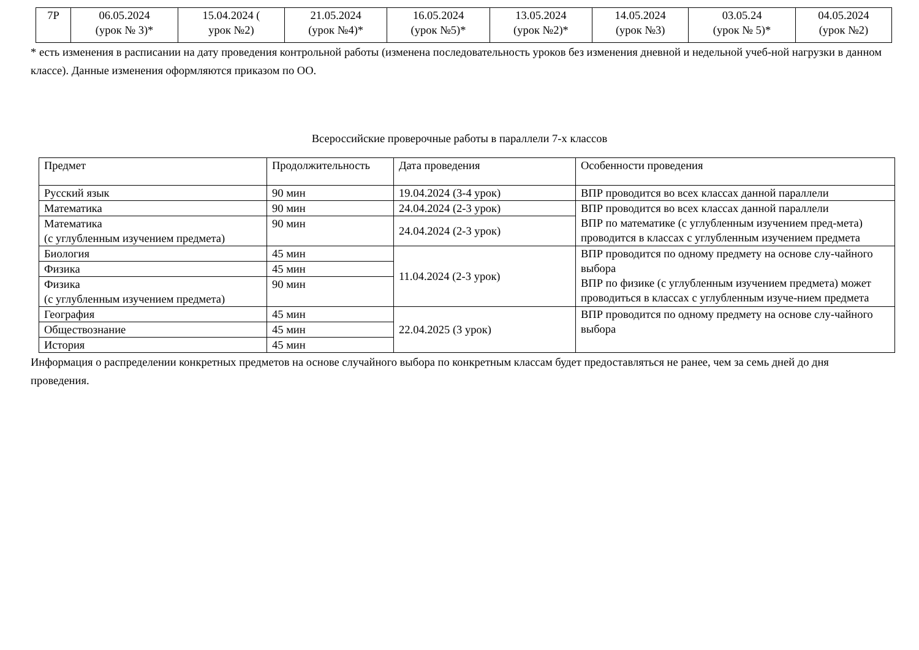| 7Р | 06.05.2024 (урок № 3)* | 15.04.2024 ( урок №2) | 21.05.2024 (урок №4)* | 16.05.2024 (урок №5)* | 13.05.2024 (урок №2)* | 14.05.2024 (урок №3) | 03.05.24 (урок № 5)* | 04.05.2024 (урок №2) |
* есть изменения в расписании на дату проведения контрольной работы (изменена последовательность уроков без изменения дневной и недельной учеб-ной нагрузки в данном классе). Данные изменения оформляются приказом по ОО.
Всероссийские проверочные работы в параллели 7-х классов
| Предмет | Продолжительность | Дата проведения | Особенности проведения |
| --- | --- | --- | --- |
| Русский язык | 90 мин | 19.04.2024 (3-4 урок) | ВПР проводится во всех классах данной параллели |
| Математика | 90 мин | 24.04.2024 (2-3 урок) | ВПР проводится во всех классах данной параллели ВПР по математике (с углубленным изучением пред-мета) проводится в классах с углубленным изучением предмета |
| Математика (с углубленным изучением предмета) | 90 мин | 24.04.2024 (2-3 урок) | |
| Биология | 45 мин | 11.04.2024 (2-3 урок) | ВПР проводится по одному предмету на основе слу-чайного выбора ВПР по физике (с углубленным изучением предмета) может проводиться в классах с углубленным изуче-нием предмета |
| Физика | 45 мин | | |
| Физика (с углубленным изучением предмета) | 90 мин | | |
| География | 45 мин | 22.04.2025 (3 урок) | ВПР проводится по одному предмету на основе слу-чайного выбора |
| Обществознание | 45 мин | | |
| История | 45 мин | | |
Информация о распределении конкретных предметов на основе случайного выбора по конкретным классам будет предоставляться не ранее, чем за семь дней до дня проведения.